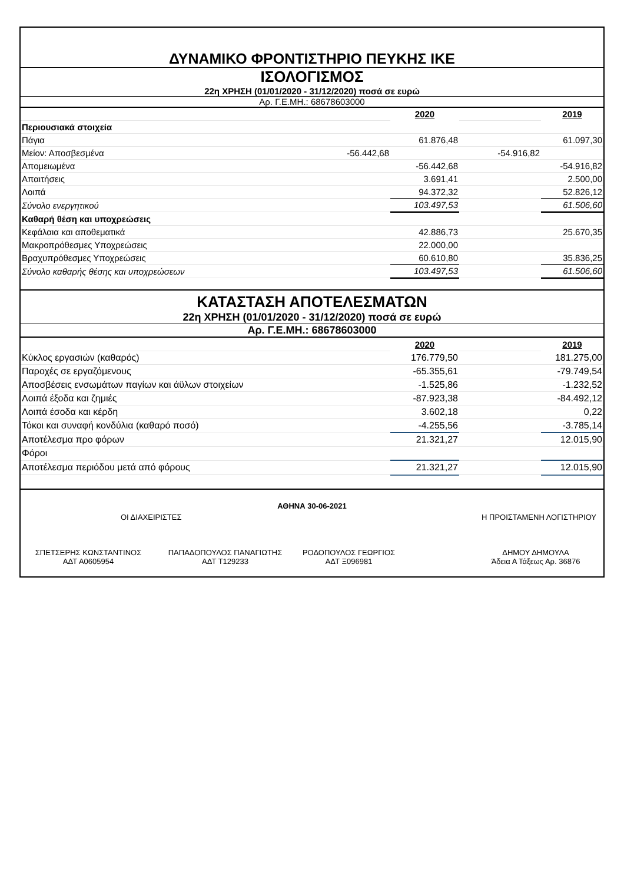ΔΥΝΑΜΙΚΟ ΦΡΟΝΤΙΣΤΗΡΙΟ ΠΕΥΚΗΣ ΙΚΕ
ΙΣΟΛΟΓΙΣΜΟΣ
22η ΧΡΗΣΗ (01/01/2020 - 31/12/2020) ποσά σε ευρώ
Αρ. Γ.Ε.ΜΗ.: 68678603000
| | | 2020 | | 2019 |
| Περιουσιακά στοιχεία | | | | |
| Πάγια | | 61.876,48 | | 61.097,30 |
| Μείον: Αποσβεσμένα | -56.442,68 | | -54.916,82 | |
| Απομειωμένα | | -56.442,68 | | -54.916,82 |
| Απαιτήσεις | | 3.691,41 | | 2.500,00 |
| Λοιπά | | 94.372,32 | | 52.826,12 |
| Σύνολο ενεργητικού | | 103.497,53 | | 61.506,60 |
| Καθαρή θέση και υποχρεώσεις | | | | |
| Κεφάλαια και αποθεματικά | | 42.886,73 | | 25.670,35 |
| Μακροπρόθεσμες Υποχρεώσεις | | 22.000,00 | | |
| Βραχυπρόθεσμες Υποχρεώσεις | | 60.610,80 | | 35.836,25 |
| Σύνολο καθαρής θέσης και υποχρεώσεων | | 103.497,53 | | 61.506,60 |
ΚΑΤΑΣΤΑΣΗ ΑΠΟΤΕΛΕΣΜΑΤΩΝ
22η ΧΡΗΣΗ (01/01/2020 - 31/12/2020) ποσά σε ευρώ
Αρ. Γ.Ε.ΜΗ.: 68678603000
| | | 2020 | | 2019 |
| Κύκλος εργασιών (καθαρός) | | 176.779,50 | | 181.275,00 |
| Παροχές σε εργαζόμενους | | -65.355,61 | | -79.749,54 |
| Αποσβέσεις ενσωμάτων παγίων και άϋλων στοιχείων | | -1.525,86 | | -1.232,52 |
| Λοιπά έξοδα και ζημιές | | -87.923,38 | | -84.492,12 |
| Λοιπά έσοδα και κέρδη | | 3.602,18 | | 0,22 |
| Τόκοι και συναφή κονδύλια (καθαρό ποσό) | | -4.255,56 | | -3.785,14 |
| Αποτέλεσμα προ φόρων | | 21.321,27 | | 12.015,90 |
| Φόροι | | | | |
| Αποτέλεσμα περιόδου μετά από φόρους | | 21.321,27 | | 12.015,90 |
ΑΘΗΝΑ 30-06-2021
ΟΙ ΔΙΑΧΕΙΡΙΣΤΕΣ Η ΠΡΟΙΣΤΑΜΕΝΗ ΛΟΓΙΣΤΗΡΙΟΥ
ΣΠΕΤΣΕΡΗΣ ΚΩΝΣΤΑΝΤΙΝΟΣ
ΑΔΤ Α0605954
ΠΑΠΑΔΟΠΟΥΛΟΣ ΠΑΝΑΓΙΩΤΗΣ
ΑΔΤ Τ129233
ΡΟΔΟΠΟΥΛΟΣ ΓΕΩΡΓΙΟΣ
ΑΔΤ Ξ096981
ΔΗΜΟΥ ΔΗΜΟΥΛΑ
Άδεια Α Τάξεως Αρ. 36876